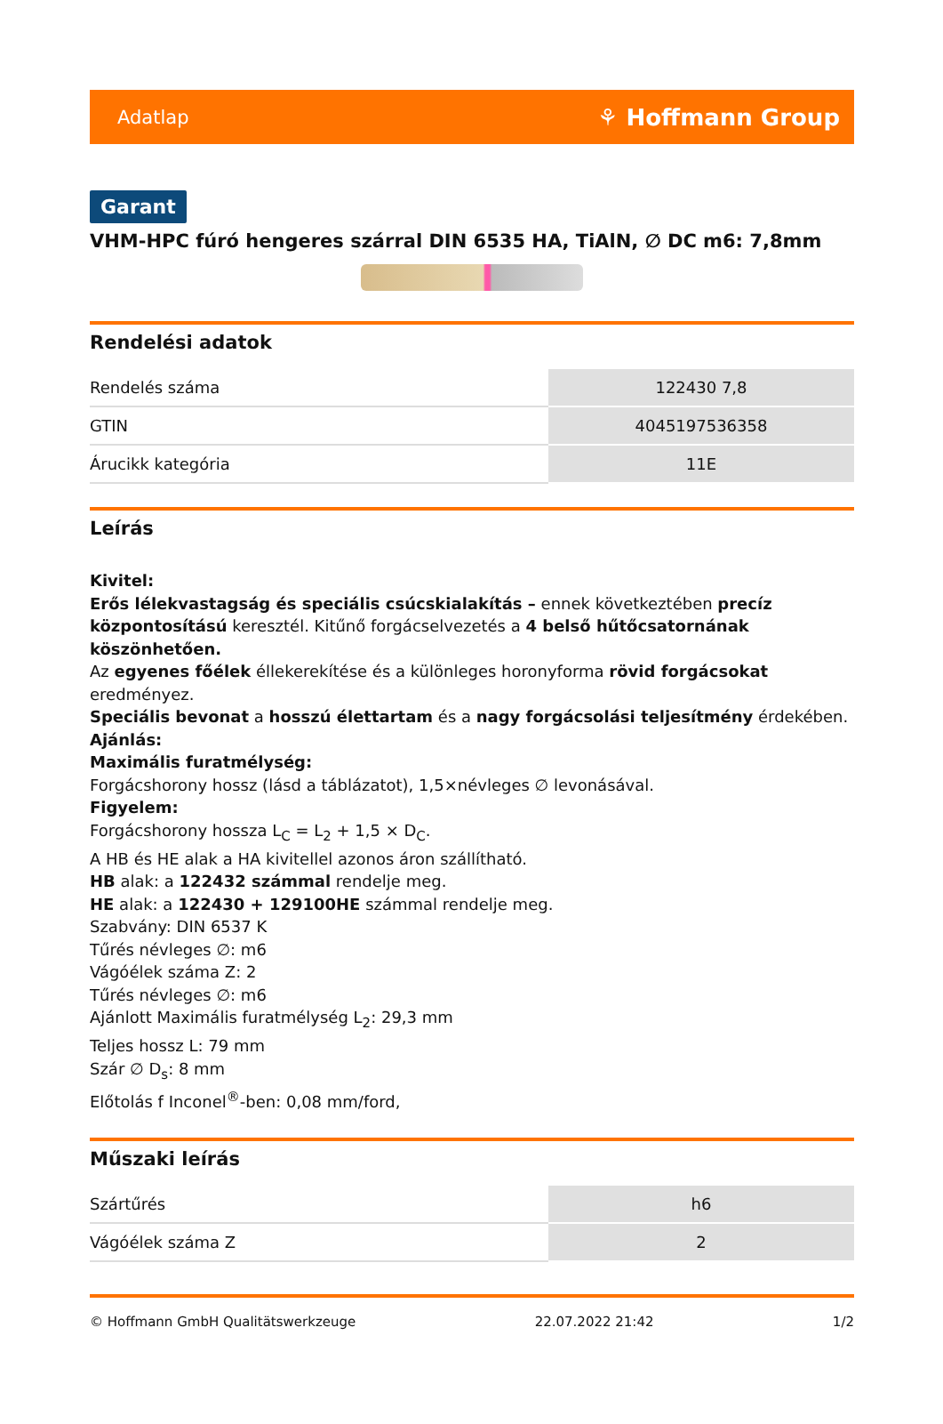Adatlap ⚘ Hoffmann Group
Garant
VHM-HPC fúró hengeres szárral DIN 6535 HA, TiAlN, ∅ DC m6: 7,8mm
Rendelési adatok
| Rendelés száma | 122430 7,8 |
| GTIN | 4045197536358 |
| Árucikk kategória | 11E |
Leírás
Kivitel:
Erős lélekvastagság és speciális csúcskialakítás – ennek következtében precíz központosítású keresztél. Kitűnő forgácselvezetés a 4 belső hűtőcsatornának köszönhetően.
Az egyenes főélek éllekerekítése és a különleges horonyforma rövid forgácsokat eredményez.
Speciális bevonat a hosszú élettartam és a nagy forgácsolási teljesítmény érdekében.
Ajánlás:
Maximális furatmélység:
Forgácshorony hossz (lásd a táblázatot), 1,5×névleges ∅ levonásával.
Figyelem:
Forgácshorony hossza L<sub>C</sub> = L<sub>2</sub> + 1,5 × D<sub>C</sub>.
A HB és HE alak a HA kivitellel azonos áron szállítható.
HB alak: a 122432 számmal rendelje meg.
HE alak: a 122430 + 129100HE számmal rendelje meg.
Szabvány: DIN 6537 K
Tűrés névleges ∅: m6
Vágóélek száma Z: 2
Tűrés névleges ∅: m6
Ajánlott Maximális furatmélység L<sub>2</sub>: 29,3 mm
Teljes hossz L: 79 mm
Szár ∅ D<sub>s</sub>: 8 mm
Előtolás f Inconel<sup>®</sup>-ben: 0,08 mm/ford,
Műszaki leírás
| Szártűrés | h6 |
| Vágóélek száma Z | 2 |
© Hoffmann GmbH Qualitätswerkzeuge 22.07.2022 21:42 1/2